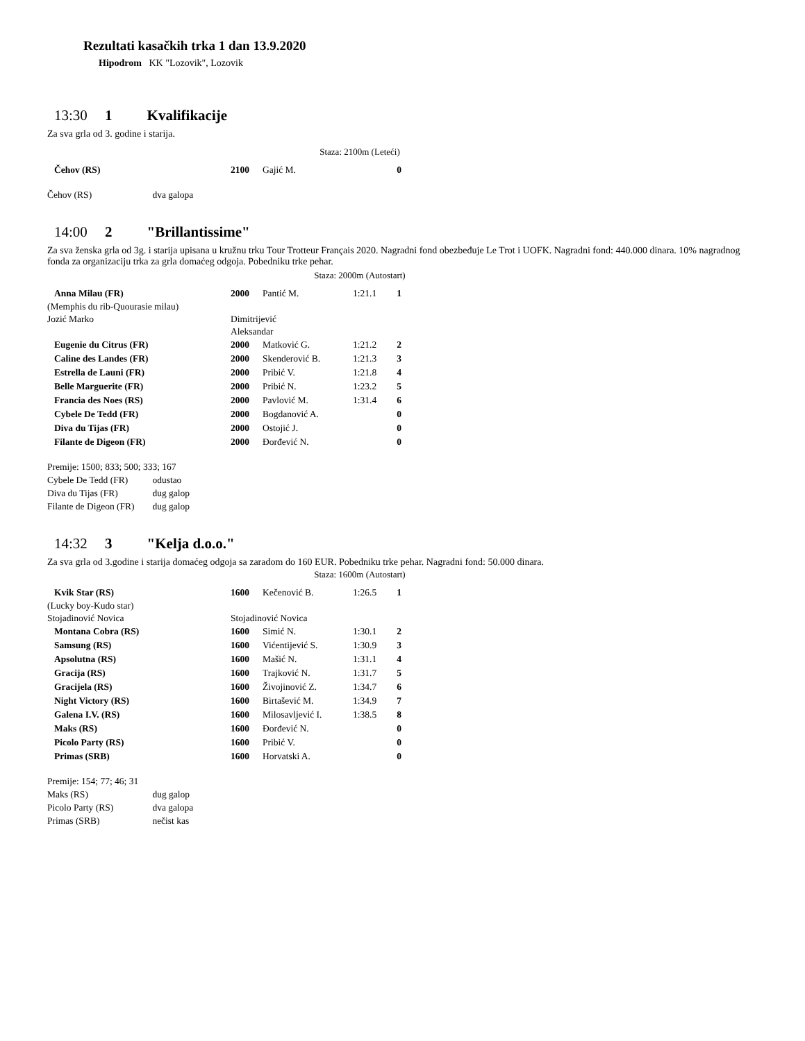Rezultati kasačkih trka 1 dan 13.9.2020
Hipodrom KK "Lozovik", Lozovik
13:30 1 Kvalifikacije
Za sva grla od 3. godine i starija.
Staza: 2100m (Leteći)
| Čehov (RS) | 2100 | Gajić M. | | 0 |
Čehov (RS) dva galopa
14:00 2 "Brillantissime"
Za sva ženska grla od 3g. i starija upisana u kružnu trku Tour Trotteur Français 2020. Nagradni fond obezbeđuje Le Trot i UOFK. Nagradni fond: 440.000 dinara. 10% nagradnog fonda za organizaciju trka za grla domaćeg odgoja. Pobedniku trke pehar.
Staza: 2000m (Autostart)
| Anna Milau (FR) | 2000 | Pantić M. | 1:21.1 | 1 |
| (Memphis du rib-Quourasie milau) | | | | |
| Jozić Marko | Dimitrijević Aleksandar | | | |
| Eugenie du Citrus (FR) | 2000 | Matković G. | 1:21.2 | 2 |
| Caline des Landes (FR) | 2000 | Skenderović B. | 1:21.3 | 3 |
| Estrella de Launi (FR) | 2000 | Pribić V. | 1:21.8 | 4 |
| Belle Marguerite (FR) | 2000 | Pribić N. | 1:23.2 | 5 |
| Francia des Noes (RS) | 2000 | Pavlović M. | 1:31.4 | 6 |
| Cybele De Tedd (FR) | 2000 | Bogdanović A. | | 0 |
| Diva du Tijas (FR) | 2000 | Ostojić J. | | 0 |
| Filante de Digeon (FR) | 2000 | Đorđević N. | | 0 |
Premije: 1500; 833; 500; 333; 167
Cybele De Tedd (FR) odustao
Diva du Tijas (FR) dug galop
Filante de Digeon (FR) dug galop
14:32 3 "Kelja d.o.o."
Za sva grla od 3.godine i starija domaćeg odgoja sa zaradom do 160 EUR. Pobedniku trke pehar. Nagradni fond: 50.000 dinara.
Staza: 1600m (Autostart)
| Kvik Star (RS) | 1600 | Kečenović B. | 1:26.5 | 1 |
| (Lucky boy-Kudo star) | | | | |
| Stojadinović Novica | Stojadinović Novica | | | |
| Montana Cobra (RS) | 1600 | Simić N. | 1:30.1 | 2 |
| Samsung (RS) | 1600 | Vićentijević S. | 1:30.9 | 3 |
| Apsolutna (RS) | 1600 | Mašić N. | 1:31.1 | 4 |
| Gracija (RS) | 1600 | Trajković N. | 1:31.7 | 5 |
| Gracijela (RS) | 1600 | Živojinović Z. | 1:34.7 | 6 |
| Night Victory (RS) | 1600 | Birtašević M. | 1:34.9 | 7 |
| Galena I.V. (RS) | 1600 | Milosavljević I. | 1:38.5 | 8 |
| Maks (RS) | 1600 | Đorđević N. | | 0 |
| Picolo Party (RS) | 1600 | Pribić V. | | 0 |
| Primas (SRB) | 1600 | Horvatski A. | | 0 |
Premije: 154; 77; 46; 31
Maks (RS) dug galop
Picolo Party (RS) dva galopa
Primas (SRB) nečist kas